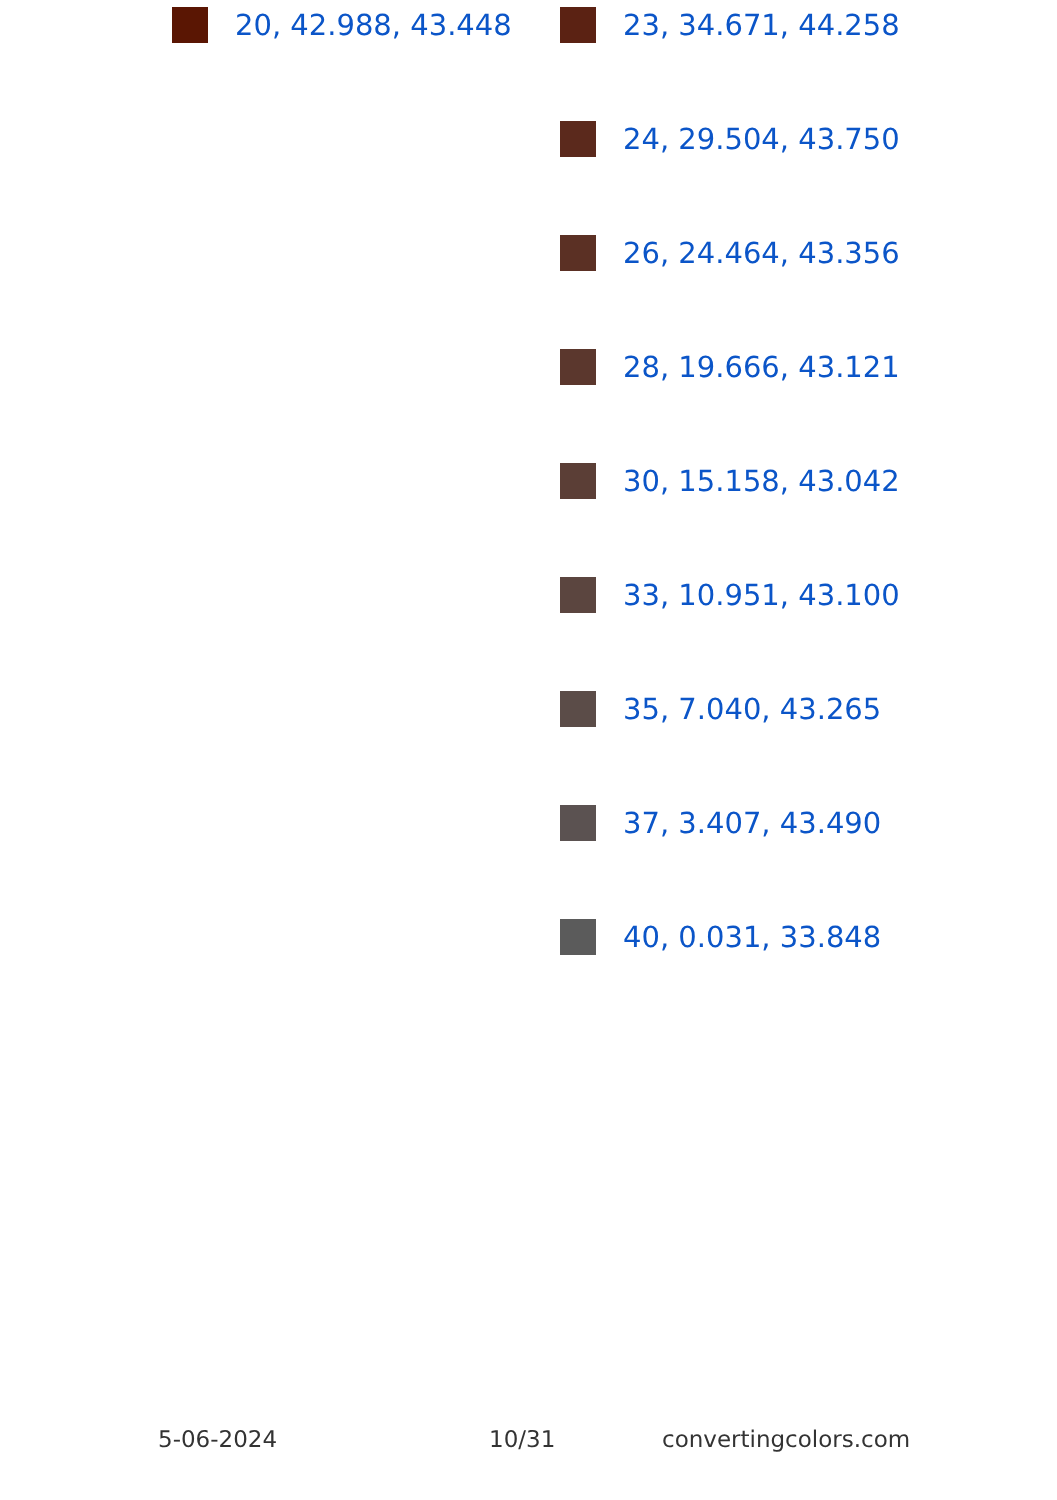20, 42.988, 43.448
23, 34.671, 44.258
24, 29.504, 43.750
26, 24.464, 43.356
28, 19.666, 43.121
30, 15.158, 43.042
33, 10.951, 43.100
35, 7.040, 43.265
37, 3.407, 43.490
40, 0.031, 33.848
5-06-2024 10/31 convertingcolors.com